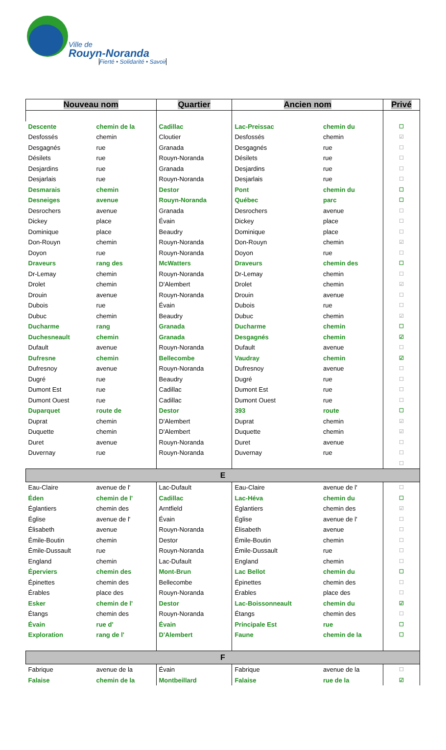Ville de
Rouyn-Noranda
Fierté • Solidarité • Savoir
| Nouveau nom | | Quartier | Ancien nom | | Privé |
| --- | --- | --- | --- | --- | --- |
| Descente | chemin de la | Cadillac | Lac-Preissac | chemin du | ☐ |
| Desfossés | chemin | Cloutier | Desfossés | chemin | ☑ |
| Desgagnés | rue | Granada | Desgagnés | rue | ☐ |
| Désilets | rue | Rouyn-Noranda | Désilets | rue | ☐ |
| Desjardins | rue | Granada | Desjardins | rue | ☐ |
| Desjarlais | rue | Rouyn-Noranda | Desjarlais | rue | ☐ |
| Desmarais | chemin | Destor | Pont | chemin du | ☐ |
| Desneiges | avenue | Rouyn-Noranda | Québec | parc | ☐ |
| Desrochers | avenue | Granada | Desrochers | avenue | ☐ |
| Dickey | place | Évain | Dickey | place | ☐ |
| Dominique | place | Beaudry | Dominique | place | ☐ |
| Don-Rouyn | chemin | Rouyn-Noranda | Don-Rouyn | chemin | ☑ |
| Doyon | rue | Rouyn-Noranda | Doyon | rue | ☐ |
| Draveurs | rang des | McWatters | Draveurs | chemin des | ☐ |
| Dr-Lemay | chemin | Rouyn-Noranda | Dr-Lemay | chemin | ☐ |
| Drolet | chemin | D'Alembert | Drolet | chemin | ☑ |
| Drouin | avenue | Rouyn-Noranda | Drouin | avenue | ☐ |
| Dubois | rue | Évain | Dubois | rue | ☐ |
| Dubuc | chemin | Beaudry | Dubuc | chemin | ☑ |
| Ducharme | rang | Granada | Ducharme | chemin | ☐ |
| Duchesneault | chemin | Granada | Desgagnés | chemin | ☑ |
| Dufault | avenue | Rouyn-Noranda | Dufault | avenue | ☐ |
| Dufresne | chemin | Bellecombe | Vaudray | chemin | ☑ |
| Dufresnoy | avenue | Rouyn-Noranda | Dufresnoy | avenue | ☐ |
| Dugré | rue | Beaudry | Dugré | rue | ☐ |
| Dumont Est | rue | Cadillac | Dumont Est | rue | ☐ |
| Dumont Ouest | rue | Cadillac | Dumont Ouest | rue | ☐ |
| Duparquet | route de | Destor | 393 | route | ☐ |
| Duprat | chemin | D'Alembert | Duprat | chemin | ☑ |
| Duquette | chemin | D'Alembert | Duquette | chemin | ☑ |
| Duret | avenue | Rouyn-Noranda | Duret | avenue | ☐ |
| Duvernay | rue | Rouyn-Noranda | Duvernay | rue | ☐ |
| | | | | | ☐ |
| E | | | | | |
| Eau-Claire | avenue de l' | Lac-Dufault | Eau-Claire | avenue de l' | ☐ |
| Éden | chemin de l' | Cadillac | Lac-Héva | chemin du | ☐ |
| Églantiers | chemin des | Arntfield | Églantiers | chemin des | ☑ |
| Église | avenue de l' | Évain | Église | avenue de l' | ☐ |
| Élisabeth | avenue | Rouyn-Noranda | Élisabeth | avenue | ☐ |
| Émile-Boutin | chemin | Destor | Émile-Boutin | chemin | ☐ |
| Émile-Dussault | rue | Rouyn-Noranda | Émile-Dussault | rue | ☐ |
| England | chemin | Lac-Dufault | England | chemin | ☐ |
| Éperviers | chemin des | Mont-Brun | Lac Bellot | chemin du | ☐ |
| Épinettes | chemin des | Bellecombe | Épinettes | chemin des | ☐ |
| Érables | place des | Rouyn-Noranda | Érables | place des | ☐ |
| Esker | chemin de l' | Destor | Lac-Boissonneault | chemin du | ☑ |
| Étangs | chemin des | Rouyn-Noranda | Étangs | chemin des | ☐ |
| Évain | rue d' | Évain | Principale Est | rue | ☐ |
| Exploration | rang de l' | D'Alembert | Faune | chemin de la | ☐ |
| F | | | | | |
| Fabrique | avenue de la | Évain | Fabrique | avenue de la | ☐ |
| Falaise | chemin de la | Montbeillard | Falaise | rue de la | ☑ |